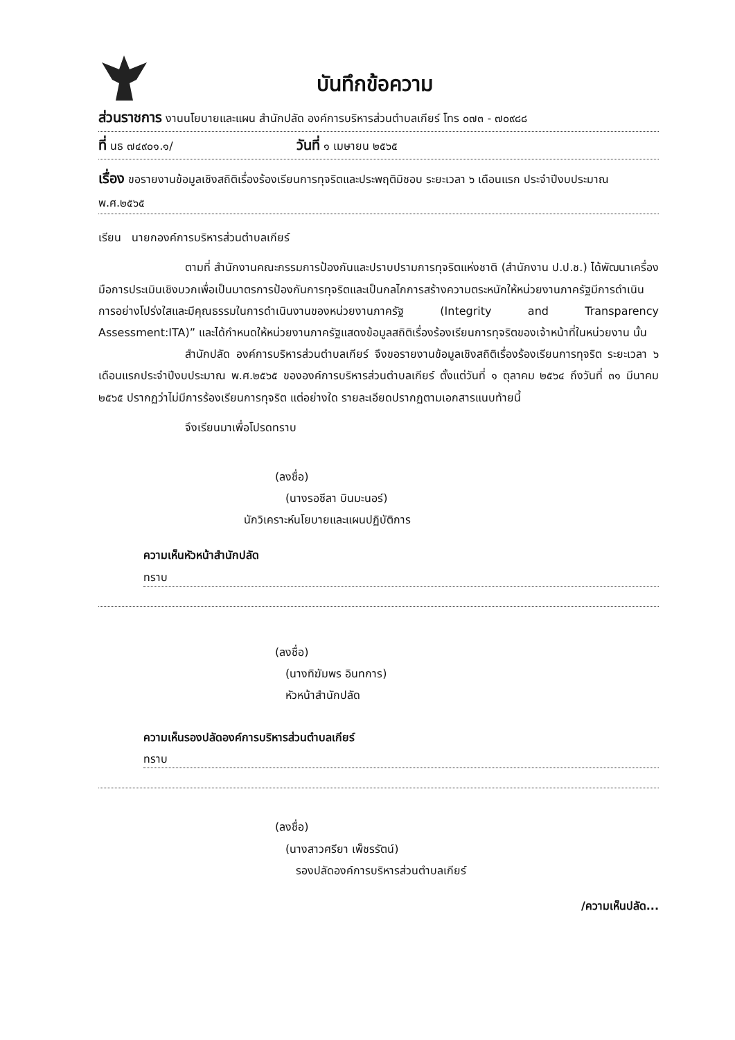บันทึกข้อความ
ส่วนราชการ งานนโยบายและแผน สำนักปลัด องค์การบริหารส่วนตำบลเกียร์ โทร ๐๗๓ - ๗๐๙๘๘
ที่ นธ ๗๔๙๐๑.๑/ วันที่ ๑ เมษายน ๒๕๖๕
เรื่อง ขอรายงานข้อมูลเชิงสถิติเรื่องร้องเรียนการทุจริตและประพฤติมิชอบ ระยะเวลา ๖ เดือนแรก ประจำปีงบประมาณ พ.ศ.๒๕๖๕
เรียน นายกองค์การบริหารส่วนตำบลเกียร์
ตามที่ สำนักงานคณะกรรมการป้องกันและปราบปรามการทุจริตแห่งชาติ (สำนักงาน ป.ป.ช.) ได้พัฒนาเครื่องมือการประเมินเชิงบวกเพื่อเป็นมาตรการป้องกันการทุจริตและเป็นกลไกการสร้างความตระหนักให้หน่วยงานภาครัฐมีการดำเนินการอย่างโปร่งใสและมีคุณธรรมในการดำเนินงานของหน่วยงานภาครัฐ (Integrity and Transparency Assessment:ITA)” และได้กำหนดให้หน่วยงานภาครัฐแสดงข้อมูลสถิติเรื่องร้องเรียนการทุจริตของเจ้าหน้าที่ในหน่วยงาน นั้น
สำนักปลัด องค์การบริหารส่วนตำบลเกียร์ จึงขอรายงานข้อมูลเชิงสถิติเรื่องร้องเรียนการทุจริต ระยะเวลา ๖ เดือนแรกประจำปีงบประมาณ พ.ศ.๒๕๖๕ ขององค์การบริหารส่วนตำบลเกียร์ ตั้งแต่วันที่ ๑ ตุลาคม ๒๕๖๔ ถึงวันที่ ๓๑ มีนาคม ๒๕๖๕ ปรากฏว่าไม่มีการร้องเรียนการทุจริต แต่อย่างใด รายละเอียดปรากฏตามเอกสารแนบท้ายนี้
จึงเรียนมาเพื่อโปรดทราบ
(ลงชื่อ)
(นางรอซีลา บินมะนอร์)
นักวิเคราะห์นโยบายและแผนปฏิบัติการ
ความเห็นหัวหน้าสำนักปลัด
ทราบ
(ลงชื่อ)
(นางทิฆัมพร อินทการ)
หัวหน้าสำนักปลัด
ความเห็นรองปลัดองค์การบริหารส่วนตำบลเกียร์
ทราบ
(ลงชื่อ)
(นางสาวศรียา เพ็ชรรัตน์)
รองปลัดองค์การบริหารส่วนตำบลเกียร์
/ความเห็นปลัด...